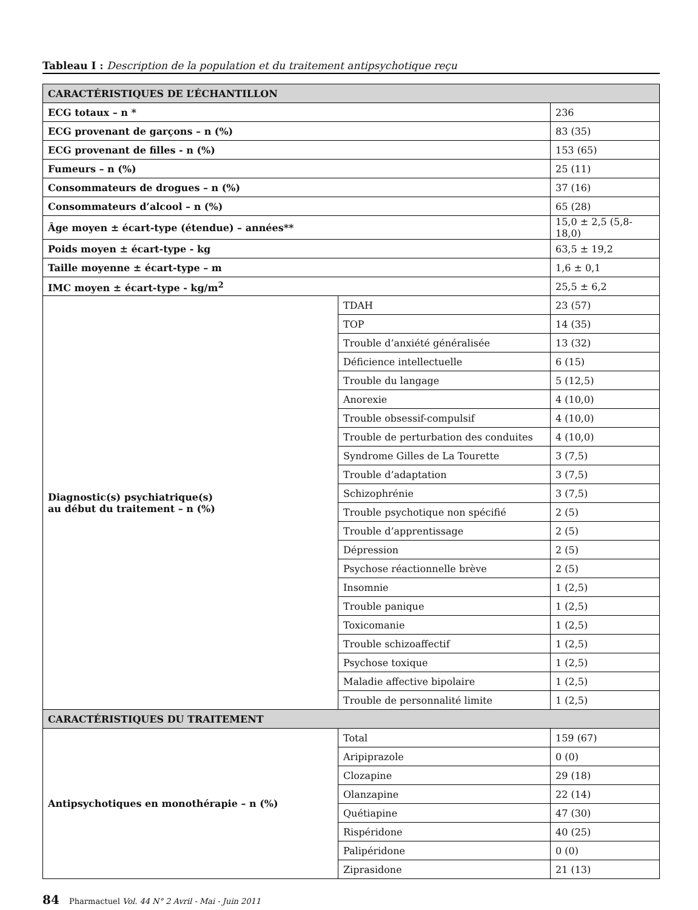Tableau I : Description de la population et du traitement antipsychotique reçu
| CARACTÉRISTIQUES DE L’ÉCHANTILLON | | |
| ECG totaux – n * | | 236 |
| ECG provenant de garçons – n (%) | | 83 (35) |
| ECG provenant de filles - n (%) | | 153 (65) |
| Fumeurs – n (%) | | 25 (11) |
| Consommateurs de drogues – n (%) | | 37 (16) |
| Consommateurs d’alcool – n (%) | | 65 (28) |
| Âge moyen ± écart-type (étendue) – années** | | 15,0 ± 2,5 (5,8-18,0) |
| Poids moyen ± écart-type - kg | | 63,5 ± 19,2 |
| Taille moyenne ± écart-type – m | | 1,6 ± 0,1 |
| IMC moyen ± écart-type - kg/m<sup>2</sup> | | 25,5 ± 6,2 |
| Diagnostic(s) psychiatrique(s) au début du traitement – n (%) | TDAH | 23 (57) |
| | TOP | 14 (35) |
| | Trouble d’anxiété généralisée | 13 (32) |
| | Déficience intellectuelle | 6 (15) |
| | Trouble du langage | 5 (12,5) |
| | Anorexie | 4 (10,0) |
| | Trouble obsessif-compulsif | 4 (10,0) |
| | Trouble de perturbation des conduites | 4 (10,0) |
| | Syndrome Gilles de La Tourette | 3 (7,5) |
| | Trouble d’adaptation | 3 (7,5) |
| | Schizophrénie | 3 (7,5) |
| | Trouble psychotique non spécifié | 2 (5) |
| | Trouble d’apprentissage | 2 (5) |
| | Dépression | 2 (5) |
| | Psychose réactionnelle brève | 2 (5) |
| | Insomnie | 1 (2,5) |
| | Trouble panique | 1 (2,5) |
| | Toxicomanie | 1 (2,5) |
| | Trouble schizoaffectif | 1 (2,5) |
| | Psychose toxique | 1 (2,5) |
| | Maladie affective bipolaire | 1 (2,5) |
| | Trouble de personnalité limite | 1 (2,5) |
| CARACTÉRISTIQUES DU TRAITEMENT | | |
| Antipsychotiques en monothérapie – n (%) | Total | 159 (67) |
| | Aripiprazole | 0 (0) |
| | Clozapine | 29 (18) |
| | Olanzapine | 22 (14) |
| | Quétiapine | 47 (30) |
| | Rispéridone | 40 (25) |
| | Palipéridone | 0 (0) |
| | Ziprasidone | 21 (13) |
84 Pharmactuel Vol. 44 N° 2 Avril - Mai - Juin 2011